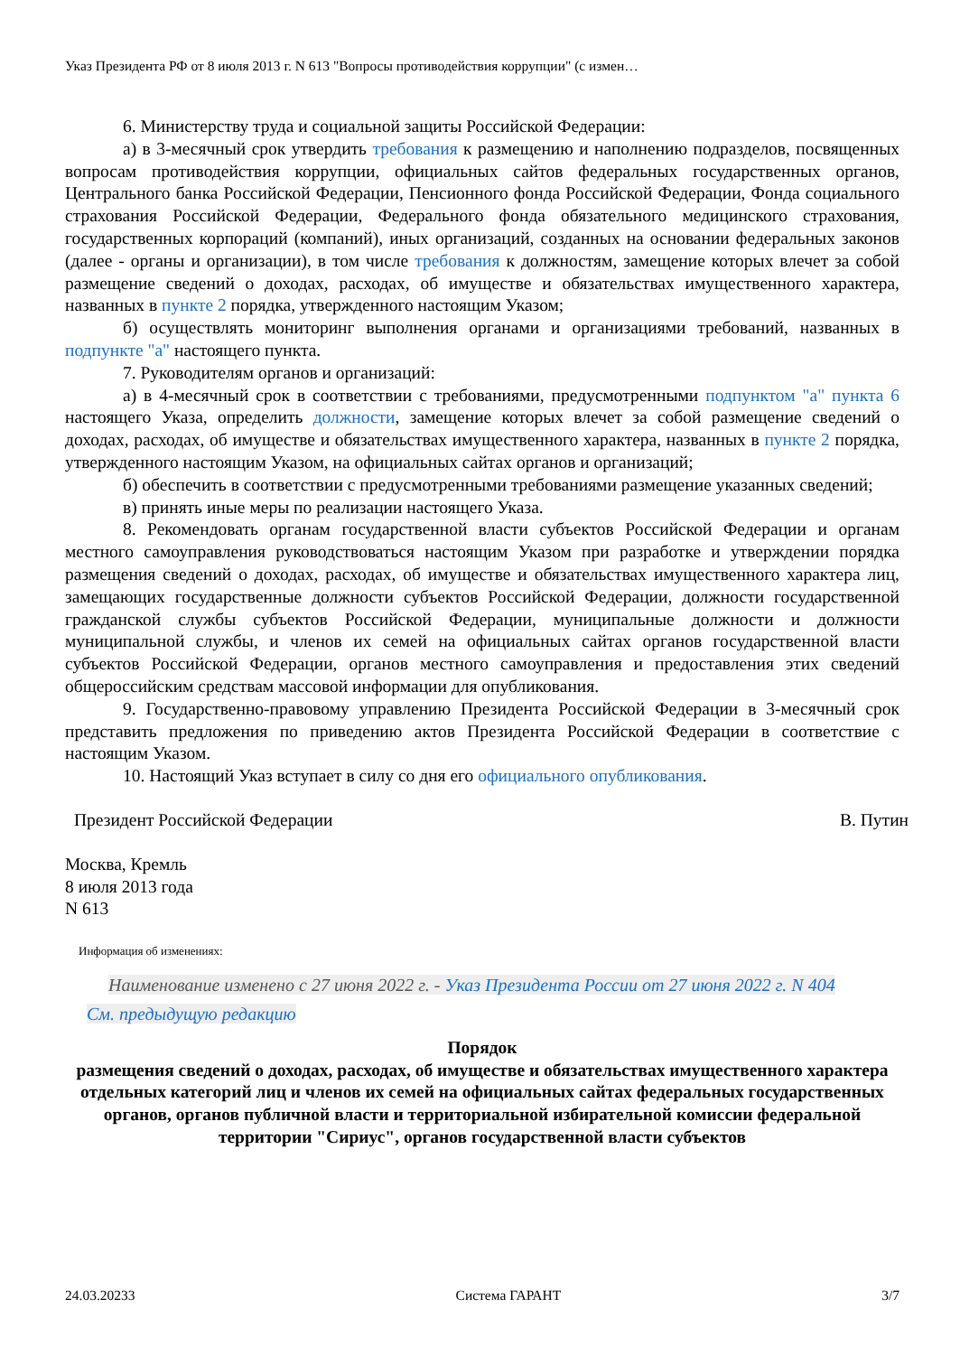Указ Президента РФ от 8 июля 2013 г. N 613 "Вопросы противодействия коррупции" (с измен…
6. Министерству труда и социальной защиты Российской Федерации:
а) в 3-месячный срок утвердить требования к размещению и наполнению подразделов, посвященных вопросам противодействия коррупции, официальных сайтов федеральных государственных органов, Центрального банка Российской Федерации, Пенсионного фонда Российской Федерации, Фонда социального страхования Российской Федерации, Федерального фонда обязательного медицинского страхования, государственных корпораций (компаний), иных организаций, созданных на основании федеральных законов (далее - органы и организации), в том числе требования к должностям, замещение которых влечет за собой размещение сведений о доходах, расходах, об имуществе и обязательствах имущественного характера, названных в пункте 2 порядка, утвержденного настоящим Указом;
б) осуществлять мониторинг выполнения органами и организациями требований, названных в подпункте "а" настоящего пункта.
7. Руководителям органов и организаций:
а) в 4-месячный срок в соответствии с требованиями, предусмотренными подпунктом "а" пункта 6 настоящего Указа, определить должности, замещение которых влечет за собой размещение сведений о доходах, расходах, об имуществе и обязательствах имущественного характера, названных в пункте 2 порядка, утвержденного настоящим Указом, на официальных сайтах органов и организаций;
б) обеспечить в соответствии с предусмотренными требованиями размещение указанных сведений;
в) принять иные меры по реализации настоящего Указа.
8. Рекомендовать органам государственной власти субъектов Российской Федерации и органам местного самоуправления руководствоваться настоящим Указом при разработке и утверждении порядка размещения сведений о доходах, расходах, об имуществе и обязательствах имущественного характера лиц, замещающих государственные должности субъектов Российской Федерации, должности государственной гражданской службы субъектов Российской Федерации, муниципальные должности и должности муниципальной службы, и членов их семей на официальных сайтах органов государственной власти субъектов Российской Федерации, органов местного самоуправления и предоставления этих сведений общероссийским средствам массовой информации для опубликования.
9. Государственно-правовому управлению Президента Российской Федерации в 3-месячный срок представить предложения по приведению актов Президента Российской Федерации в соответствие с настоящим Указом.
10. Настоящий Указ вступает в силу со дня его официального опубликования.
Президент Российской Федерации В. Путин
Москва, Кремль
8 июля 2013 года
N 613
Информация об изменениях:
Наименование изменено с 27 июня 2022 г. - Указ Президента России от 27 июня 2022 г. N 404
См. предыдущую редакцию
Порядок
размещения сведений о доходах, расходах, об имуществе и обязательствах имущественного характера отдельных категорий лиц и членов их семей на официальных сайтах федеральных государственных органов, органов публичной власти и территориальной избирательной комиссии федеральной территории "Сириус", органов государственной власти субъектов
24.03.20233 Система ГАРАНТ 3/7